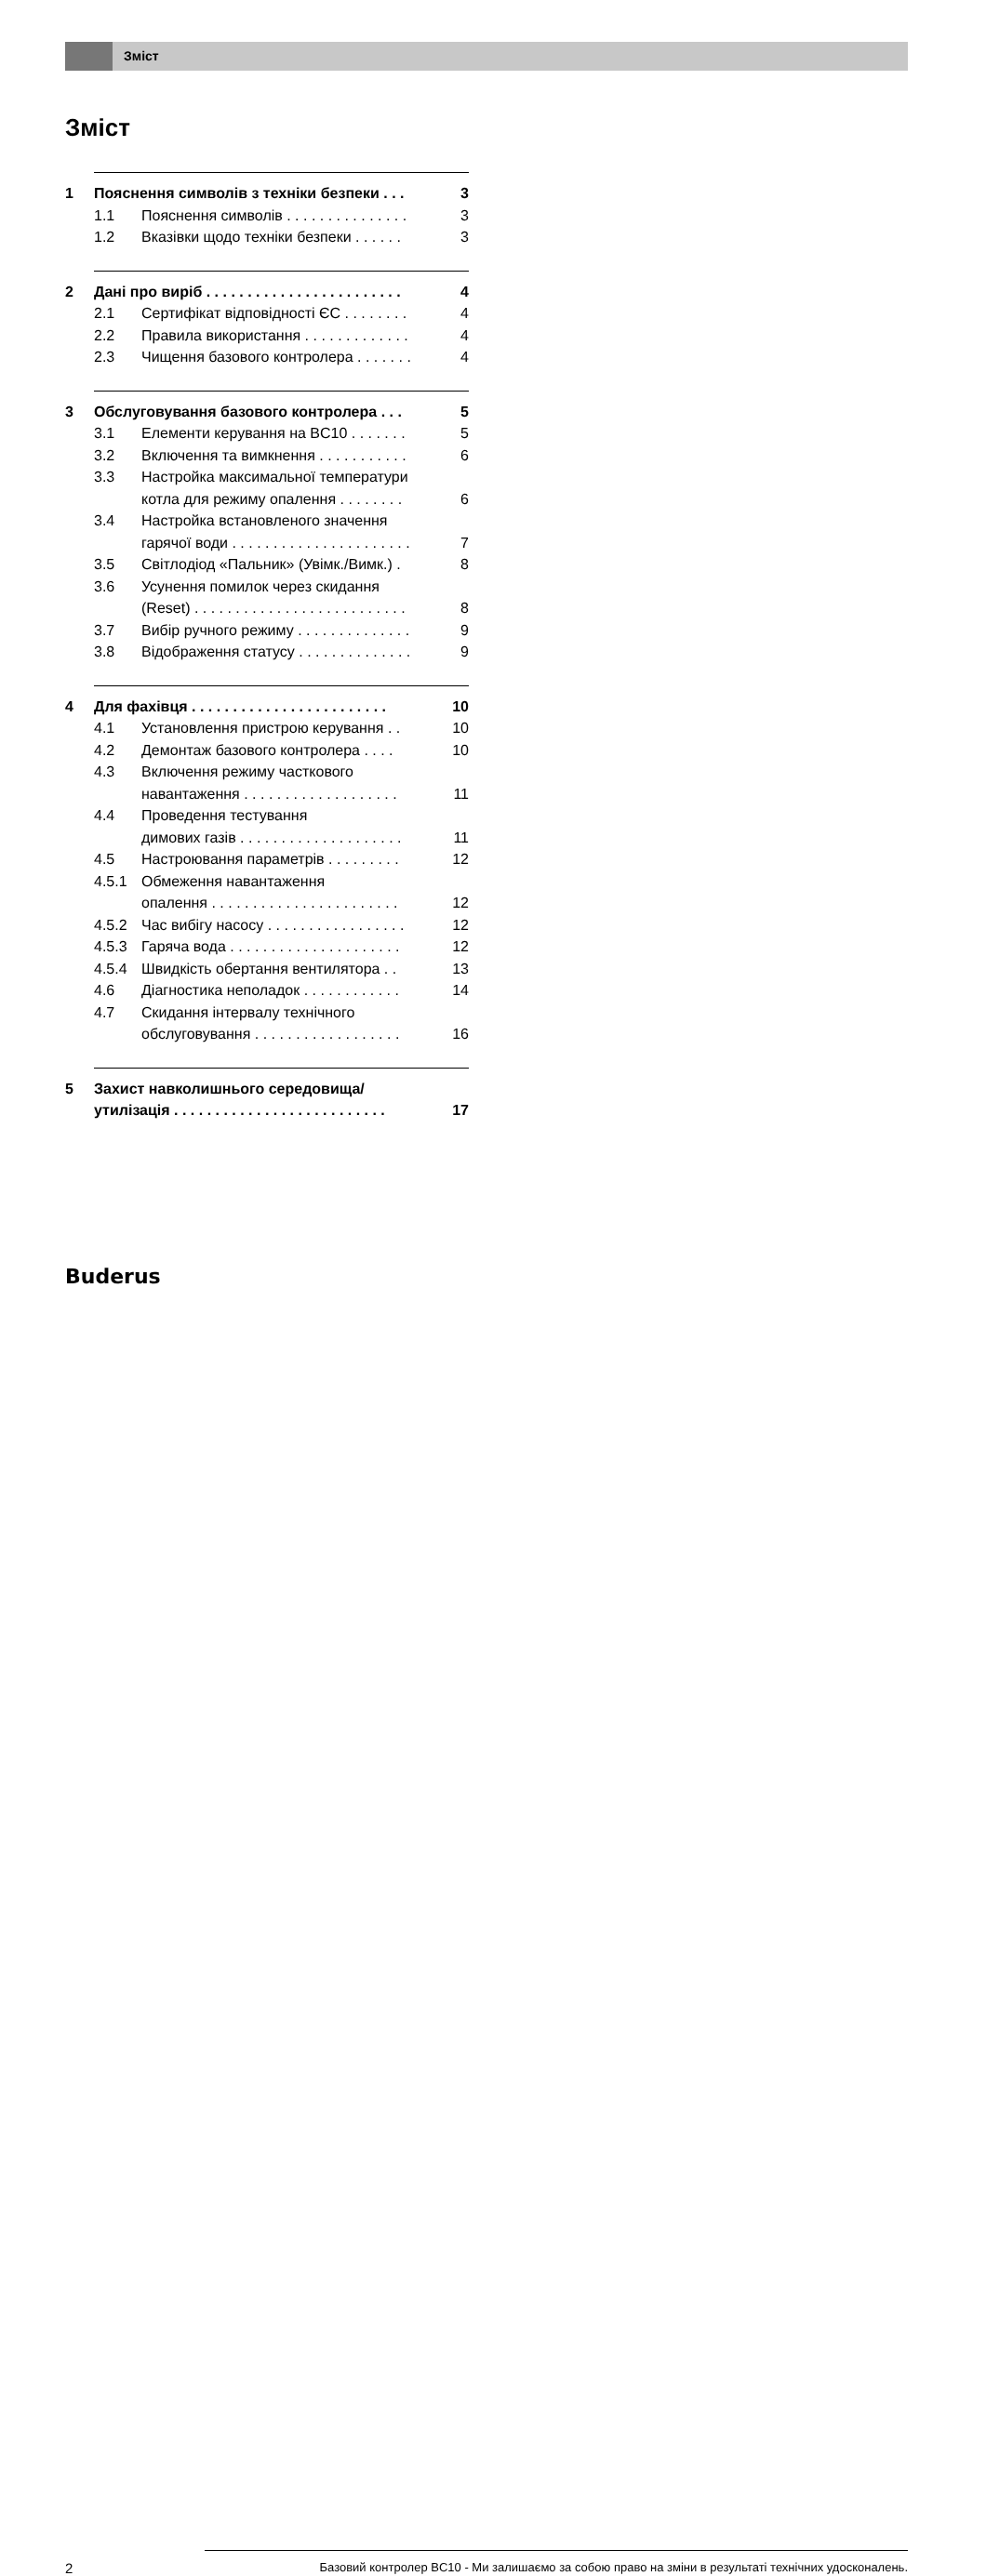Зміст
Зміст
1 Пояснення символів з техніки безпеки . . . 3
1.1 Пояснення символів . . . . . . . . . . . . . . . 3
1.2 Вказівки щодо техніки безпеки . . . . . . 3
2 Дані про виріб . . . . . . . . . . . . . . . . . . . . . . . . 4
2.1 Сертифікат відповідності ЄС . . . . . . . . 4
2.2 Правила використання . . . . . . . . . . . . . 4
2.3 Чищення базового контролера . . . . . . . 4
3 Обслуговування базового контролера . . . 5
3.1 Елементи керування на BC10 . . . . . . . 5
3.2 Включення та вимкнення . . . . . . . . . . . 6
3.3 Настройка максимальної температури
котла для режиму опалення . . . . . . . .
6
3.4 Настройка встановленого значення
гарячої води . . . . . . . . . . . . . . . . . . . . . .
7
3.5 Світлодіод «Пальник» (Увімк./Вимк.) . 8
3.6 Усунення помилок через скидання
(Reset) . . . . . . . . . . . . . . . . . . . . . . . . . .
8
3.7 Вибір ручного режиму . . . . . . . . . . . . . . 9
3.8 Відображення статусу . . . . . . . . . . . . . . 9
4 Для фахівця . . . . . . . . . . . . . . . . . . . . . . . . 10
4.1 Установлення пристрою керування . . 10
4.2 Демонтаж базового контролера . . . . 10
4.3 Включення режиму часткового
навантаження . . . . . . . . . . . . . . . . . . .
11
4.4 Проведення тестування
димових газів . . . . . . . . . . . . . . . . . . . .
11
4.5 Настроювання параметрів . . . . . . . . . 12
4.5.1 Обмеження навантаження
опалення . . . . . . . . . . . . . . . . . . . . . . .
12
4.5.2 Час вибігу насосу . . . . . . . . . . . . . . . . . 12
4.5.3 Гаряча вода . . . . . . . . . . . . . . . . . . . . . 12
4.5.4 Швидкість обертання вентилятора . . 13
4.6 Діагностика неполадок . . . . . . . . . . . . 14
4.7 Скидання інтервалу технічного
обслуговування . . . . . . . . . . . . . . . . . .
16
5 Захист навколишнього середовища/
утилізація . . . . . . . . . . . . . . . . . . . . . . . . . .
17
Buderus
2
Базовий контролер BC10 - Ми залишаємо за собою право на зміни в результаті технічних удосконалень.